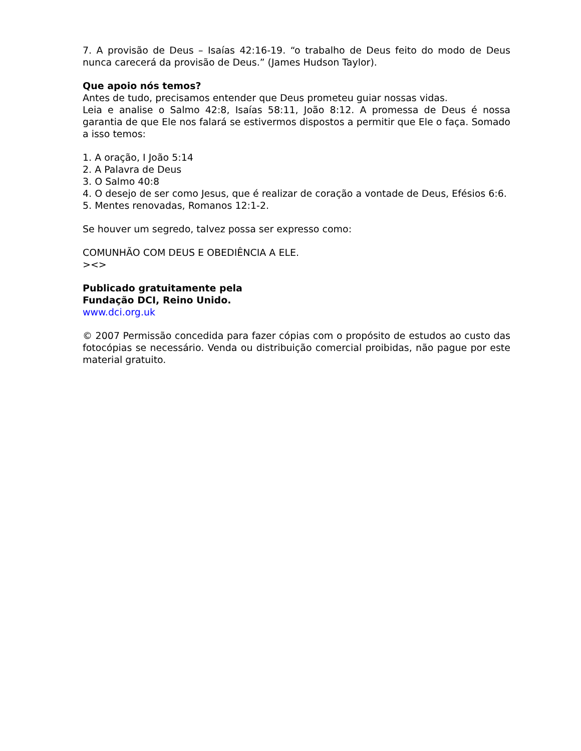7. A provisão de Deus – Isaías 42:16-19. “o trabalho de Deus feito do modo de Deus nunca carecerá da provisão de Deus.” (James Hudson Taylor).
Que apoio nós temos?
Antes de tudo, precisamos entender que Deus prometeu guiar nossas vidas.
Leia e analise o Salmo 42:8, Isaías 58:11, João 8:12. A promessa de Deus é nossa garantia de que Ele nos falará se estivermos dispostos a permitir que Ele o faça. Somado a isso temos:
1. A oração, I João 5:14
2. A Palavra de Deus
3. O Salmo 40:8
4. O desejo de ser como Jesus, que é realizar de coração a vontade de Deus, Efésios 6:6.
5. Mentes renovadas, Romanos 12:1-2.
Se houver um segredo, talvez possa ser expresso como:
COMUNHÃO COM DEUS E OBEDIÊNCIA A ELE.
><>
Publicado gratuitamente pela
Fundação DCI, Reino Unido.
www.dci.org.uk
© 2007 Permissão concedida para fazer cópias com o propósito de estudos ao custo das fotocópias se necessário. Venda ou distribuição comercial proibidas, não pague por este material gratuito.